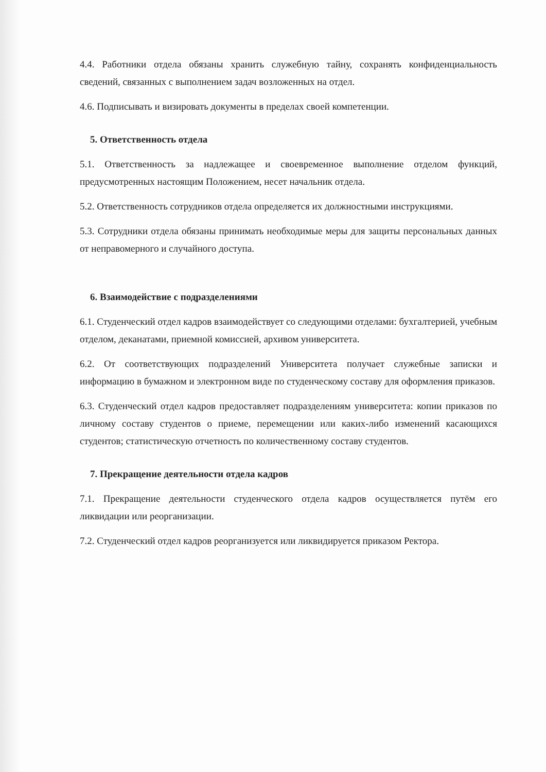4.4. Работники отдела обязаны хранить служебную тайну, сохранять конфиденциальность сведений, связанных с выполнением задач возложенных на отдел.
4.6. Подписывать и визировать документы в пределах своей компетенции.
5. Ответственность отдела
5.1. Ответственность за надлежащее и своевременное выполнение отделом функций, предусмотренных настоящим Положением, несет начальник отдела.
5.2. Ответственность сотрудников отдела определяется их должностными инструкциями.
5.3. Сотрудники отдела обязаны принимать необходимые меры для защиты персональных данных от неправомерного и случайного доступа.
6. Взаимодействие с подразделениями
6.1. Студенческий отдел кадров взаимодействует со следующими отделами: бухгалтерией, учебным отделом, деканатами, приемной комиссией, архивом университета.
6.2. От соответствующих подразделений Университета получает служебные записки и информацию в бумажном и электронном виде по студенческому составу для оформления приказов.
6.3. Студенческий отдел кадров предоставляет подразделениям университета: копии приказов по личному составу студентов о приеме, перемещении или каких-либо изменений касающихся студентов; статистическую отчетность по количественному составу студентов.
7. Прекращение деятельности отдела кадров
7.1. Прекращение деятельности студенческого отдела кадров осуществляется путём его ликвидации или реорганизации.
7.2. Студенческий отдел кадров реорганизуется или ликвидируется приказом Ректора.